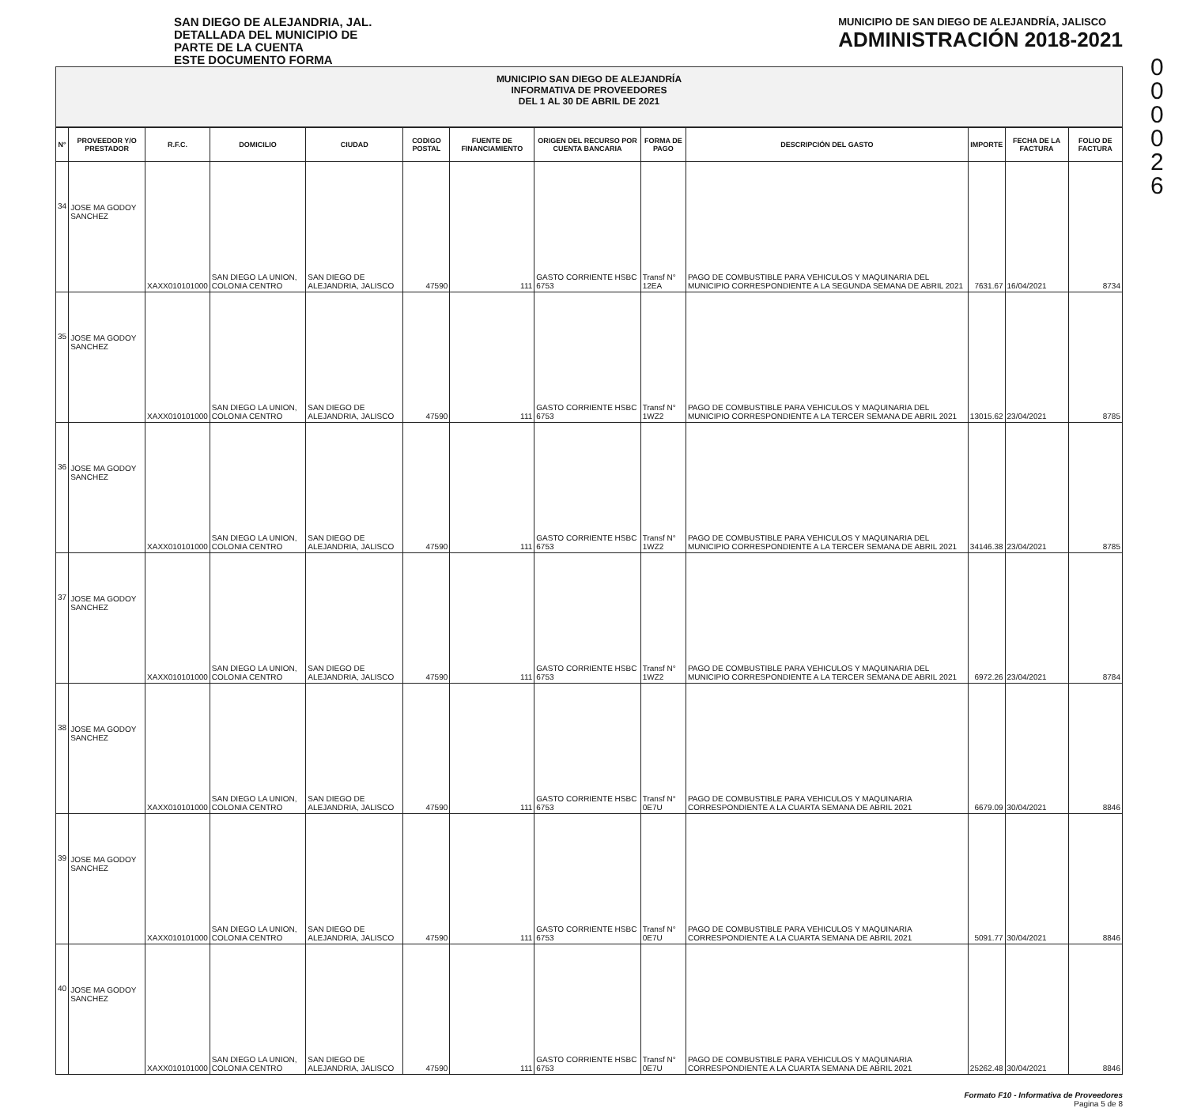0
0
0
0
2
6
SAN DIEGO DE ALEJANDRIA, JAL.
DETALLADA DEL MUNICIPIO DE
PARTE DE LA CUENTA
ESTE DOCUMENTO FORMA
MUNICIPIO DE SAN DIEGO DE ALEJANDRÍA, JALISCO
ADMINISTRACIÓN 2018-2021
MUNICIPIO SAN DIEGO DE ALEJANDRÍA
INFORMATIVA DE PROVEEDORES
DEL 1 AL 30 DE ABRIL DE 2021
| N° | PROVEEDOR Y/O PRESTADOR | R.F.C. | DOMICILIO | CIUDAD | CODIGO POSTAL | FUENTE DE FINANCIAMIENTO | ORIGEN DEL RECURSO POR CUENTA BANCARIA | FORMA DE PAGO | DESCRIPCIÓN DEL GASTO | IMPORTE | FECHA DE LA FACTURA | FOLIO DE FACTURA |
| --- | --- | --- | --- | --- | --- | --- | --- | --- | --- | --- | --- | --- |
| 34 | JOSE MA GODOY SANCHEZ | XAXX010101000 | SAN DIEGO LA UNION, COLONIA CENTRO | SAN DIEGO DE ALEJANDRIA, JALISCO | 47590 | 111 | GASTO CORRIENTE HSBC 6753 | Transf N° 12EA | PAGO DE COMBUSTIBLE PARA VEHICULOS Y MAQUINARIA DEL MUNICIPIO CORRESPONDIENTE A LA SEGUNDA SEMANA DE ABRIL 2021 | 7631.67 | 16/04/2021 | 8734 |
| 35 | JOSE MA GODOY SANCHEZ | XAXX010101000 | SAN DIEGO LA UNION, COLONIA CENTRO | SAN DIEGO DE ALEJANDRIA, JALISCO | 47590 | 111 | GASTO CORRIENTE HSBC 6753 | Transf N° 1WZ2 | PAGO DE COMBUSTIBLE PARA VEHICULOS Y MAQUINARIA DEL MUNICIPIO CORRESPONDIENTE A LA TERCER SEMANA DE ABRIL 2021 | 13015.62 | 23/04/2021 | 8785 |
| 36 | JOSE MA GODOY SANCHEZ | XAXX010101000 | SAN DIEGO LA UNION, COLONIA CENTRO | SAN DIEGO DE ALEJANDRIA, JALISCO | 47590 | 111 | GASTO CORRIENTE HSBC 6753 | Transf N° 1WZ2 | PAGO DE COMBUSTIBLE PARA VEHICULOS Y MAQUINARIA DEL MUNICIPIO CORRESPONDIENTE A LA TERCER SEMANA DE ABRIL 2021 | 34146.38 | 23/04/2021 | 8785 |
| 37 | JOSE MA GODOY SANCHEZ | XAXX010101000 | SAN DIEGO LA UNION, COLONIA CENTRO | SAN DIEGO DE ALEJANDRIA, JALISCO | 47590 | 111 | GASTO CORRIENTE HSBC 6753 | Transf N° 1WZ2 | PAGO DE COMBUSTIBLE PARA VEHICULOS Y MAQUINARIA DEL MUNICIPIO CORRESPONDIENTE A LA TERCER SEMANA DE ABRIL 2021 | 6972.26 | 23/04/2021 | 8784 |
| 38 | JOSE MA GODOY SANCHEZ | XAXX010101000 | SAN DIEGO LA UNION, COLONIA CENTRO | SAN DIEGO DE ALEJANDRIA, JALISCO | 47590 | 111 | GASTO CORRIENTE HSBC 6753 | Transf N° 0E7U | PAGO DE COMBUSTIBLE PARA VEHICULOS Y MAQUINARIA CORRESPONDIENTE A LA CUARTA SEMANA DE ABRIL 2021 | 6679.09 | 30/04/2021 | 8846 |
| 39 | JOSE MA GODOY SANCHEZ | XAXX010101000 | SAN DIEGO LA UNION, COLONIA CENTRO | SAN DIEGO DE ALEJANDRIA, JALISCO | 47590 | 111 | GASTO CORRIENTE HSBC 6753 | Transf N° 0E7U | PAGO DE COMBUSTIBLE PARA VEHICULOS Y MAQUINARIA CORRESPONDIENTE A LA CUARTA SEMANA DE ABRIL 2021 | 5091.77 | 30/04/2021 | 8846 |
| 40 | JOSE MA GODOY SANCHEZ | XAXX010101000 | SAN DIEGO LA UNION, COLONIA CENTRO | SAN DIEGO DE ALEJANDRIA, JALISCO | 47590 | 111 | GASTO CORRIENTE HSBC 6753 | Transf N° 0E7U | PAGO DE COMBUSTIBLE PARA VEHICULOS Y MAQUINARIA CORRESPONDIENTE A LA CUARTA SEMANA DE ABRIL 2021 | 25262.48 | 30/04/2021 | 8846 |
Formato F10 - Informativa de Proveedores
Pagina 5 de 8